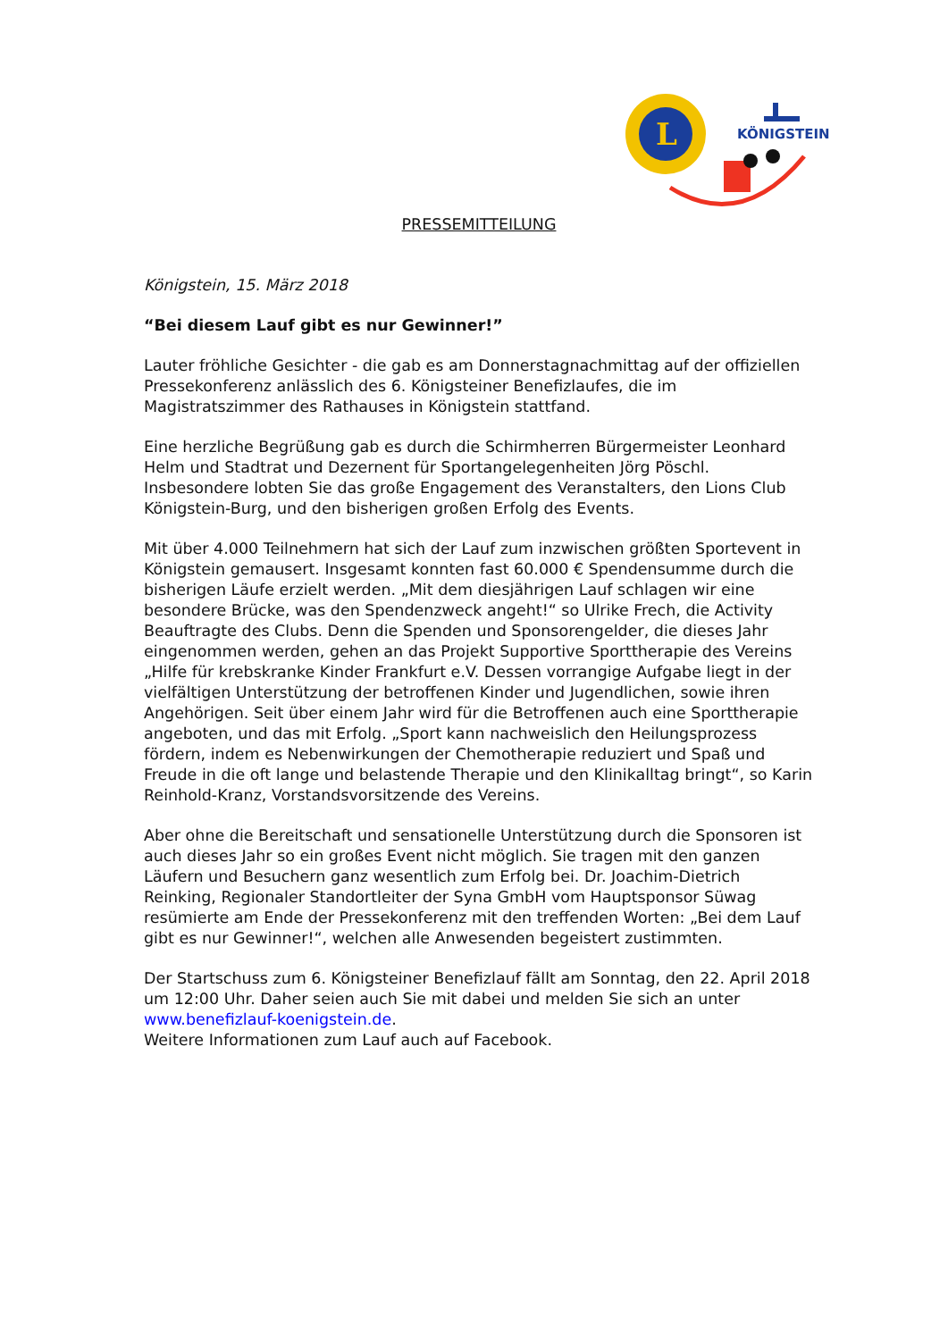L
KÖNIGSTEIN
PRESSEMITTEILUNG
Königstein, 15. März 2018
“Bei diesem Lauf gibt es nur Gewinner!”
Lauter fröhliche Gesichter - die gab es am Donnerstagnachmittag auf der offiziellen Pressekonferenz anlässlich des 6. Königsteiner Benefizlaufes, die im Magistratszimmer des Rathauses in Königstein stattfand.
Eine herzliche Begrüßung gab es durch die Schirmherren Bürgermeister Leonhard Helm und Stadtrat und Dezernent für Sportangelegenheiten Jörg Pöschl. Insbesondere lobten Sie das große Engagement des Veranstalters, den Lions Club Königstein-Burg, und den bisherigen großen Erfolg des Events.
Mit über 4.000 Teilnehmern hat sich der Lauf zum inzwischen größten Sportevent in Königstein gemausert. Insgesamt konnten fast 60.000 € Spendensumme durch die bisherigen Läufe erzielt werden. „Mit dem diesjährigen Lauf schlagen wir eine besondere Brücke, was den Spendenzweck angeht!“ so Ulrike Frech, die Activity Beauftragte des Clubs. Denn die Spenden und Sponsorengelder, die dieses Jahr eingenommen werden, gehen an das Projekt Supportive Sporttherapie des Vereins „Hilfe für krebskranke Kinder Frankfurt e.V. Dessen vorrangige Aufgabe liegt in der vielfältigen Unterstützung der betroffenen Kinder und Jugendlichen, sowie ihren Angehörigen. Seit über einem Jahr wird für die Betroffenen auch eine Sporttherapie angeboten, und das mit Erfolg. „Sport kann nachweislich den Heilungsprozess fördern, indem es Nebenwirkungen der Chemotherapie reduziert und Spaß und Freude in die oft lange und belastende Therapie und den Klinikalltag bringt“, so Karin Reinhold-Kranz, Vorstandsvorsitzende des Vereins.
Aber ohne die Bereitschaft und sensationelle Unterstützung durch die Sponsoren ist auch dieses Jahr so ein großes Event nicht möglich. Sie tragen mit den ganzen Läufern und Besuchern ganz wesentlich zum Erfolg bei. Dr. Joachim-Dietrich Reinking, Regionaler Standortleiter der Syna GmbH vom Hauptsponsor Süwag resümierte am Ende der Pressekonferenz mit den treffenden Worten: „Bei dem Lauf gibt es nur Gewinner!“, welchen alle Anwesenden begeistert zustimmten.
Der Startschuss zum 6. Königsteiner Benefizlauf fällt am Sonntag, den 22. April 2018 um 12:00 Uhr. Daher seien auch Sie mit dabei und melden Sie sich an unter www.benefizlauf-koenigstein.de.
Weitere Informationen zum Lauf auch auf Facebook.